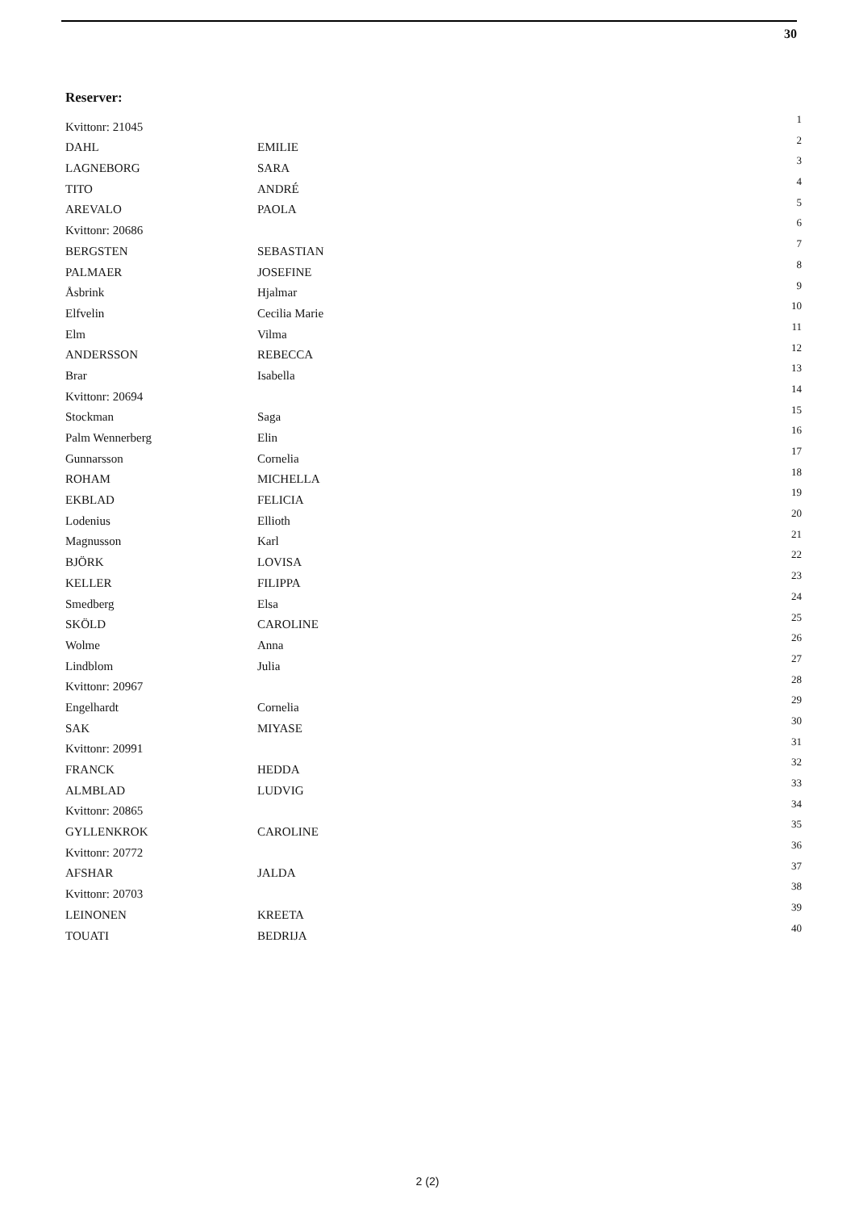30
Reserver:
| Kvittonr: 21045 | | 1 |
| DAHL | EMILIE | 2 |
| LAGNEBORG | SARA | 3 |
| TITO | ANDRÉ | 4 |
| AREVALO | PAOLA | 5 |
| Kvittonr: 20686 | | 6 |
| BERGSTEN | SEBASTIAN | 7 |
| PALMAER | JOSEFINE | 8 |
| Åsbrink | Hjalmar | 9 |
| Elfvelin | Cecilia Marie | 10 |
| Elm | Vilma | 11 |
| ANDERSSON | REBECCA | 12 |
| Brar | Isabella | 13 |
| Kvittonr: 20694 | | 14 |
| Stockman | Saga | 15 |
| Palm Wennerberg | Elin | 16 |
| Gunnarsson | Cornelia | 17 |
| ROHAM | MICHELLA | 18 |
| EKBLAD | FELICIA | 19 |
| Lodenius | Ellioth | 20 |
| Magnusson | Karl | 21 |
| BJÖRK | LOVISA | 22 |
| KELLER | FILIPPA | 23 |
| Smedberg | Elsa | 24 |
| SKÖLD | CAROLINE | 25 |
| Wolme | Anna | 26 |
| Lindblom | Julia | 27 |
| Kvittonr: 20967 | | 28 |
| Engelhardt | Cornelia | 29 |
| SAK | MIYASE | 30 |
| Kvittonr: 20991 | | 31 |
| FRANCK | HEDDA | 32 |
| ALMBLAD | LUDVIG | 33 |
| Kvittonr: 20865 | | 34 |
| GYLLENKROK | CAROLINE | 35 |
| Kvittonr: 20772 | | 36 |
| AFSHAR | JALDA | 37 |
| Kvittonr: 20703 | | 38 |
| LEINONEN | KREETA | 39 |
| TOUATI | BEDRIJA | 40 |
2 (2)